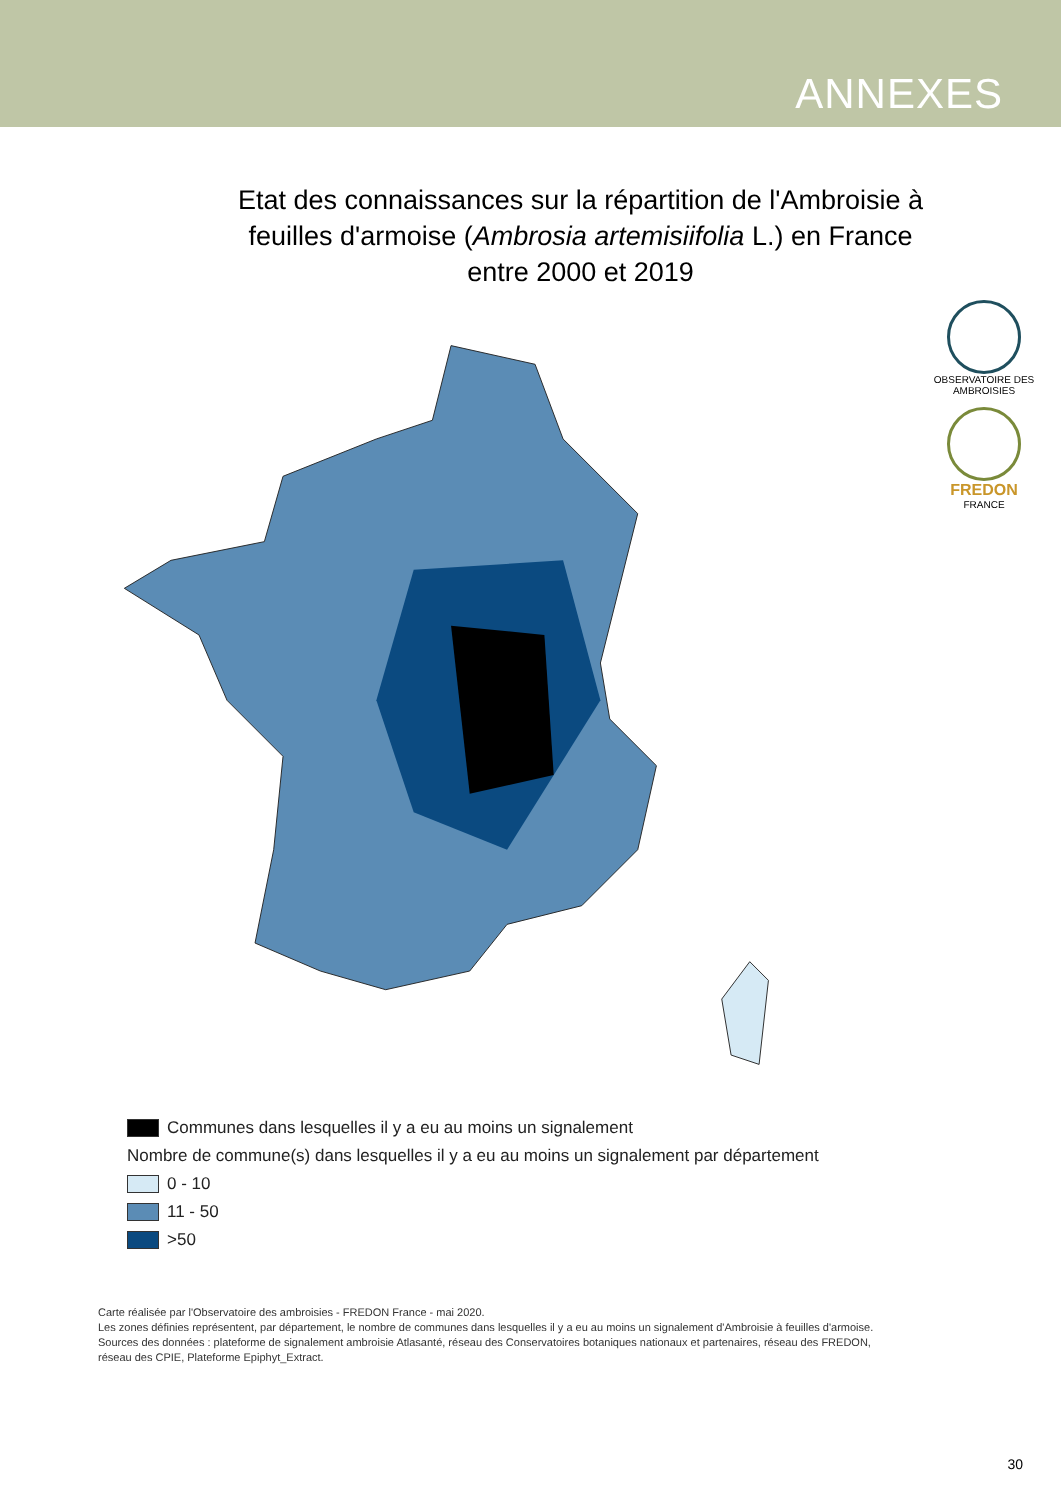ANNEXES
Etat des connaissances sur la répartition de l'Ambroisie à
feuilles d'armoise (Ambrosia artemisiifolia L.) en France
entre 2000 et 2019
OBSERVATOIRE DES AMBROISIES
FREDON
FRANCE
Communes dans lesquelles il y a eu au moins un signalement
Nombre de commune(s) dans lesquelles il y a eu au moins un signalement par département
0 - 10
11 - 50
>50
Carte réalisée par l'Observatoire des ambroisies - FREDON France - mai 2020.
Les zones définies représentent, par département, le nombre de communes dans lesquelles il y a eu au moins un signalement d'Ambroisie à feuilles d'armoise.
Sources des données : plateforme de signalement ambroisie Atlasanté, réseau des Conservatoires botaniques nationaux et partenaires, réseau des FREDON,
réseau des CPIE, Plateforme Epiphyt_Extract.
30